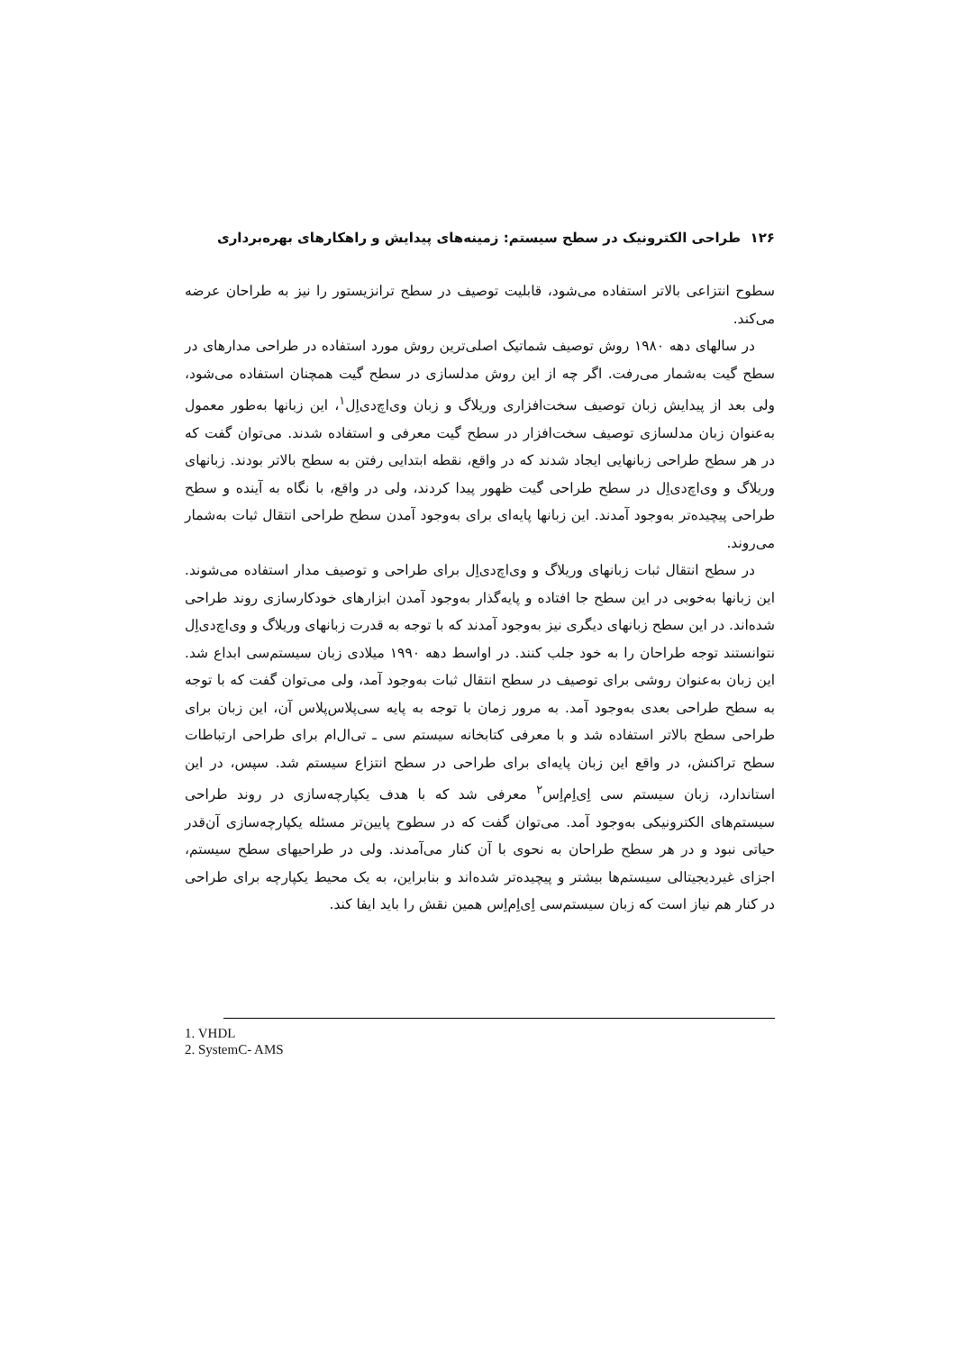۱۲۶ طراحی الکترونیک در سطح سیستم: زمینه‌های پیدایش و راهکارهای بهره‌برداری
سطوح انتزاعی بالاتر استفاده می‌شود، قابلیت توصیف در سطح ترانزیستور را نیز به طراحان عرضه می‌کند.
در سالهای دهه ۱۹۸۰ روش توصیف شماتیک اصلی‌ترین روش مورد استفاده در طراحی مدارهای در سطح گیت به‌شمار می‌رفت. اگر چه از این روش مدلسازی در سطح گیت همچنان استفاده می‌شود، ولی بعد از پیدایش زبان توصیف سخت‌افزاری وریلاگ و زبان وی‌اچ‌دی‌اِل<sup>۱</sup>، این زبانها به‌طور معمول به‌عنوان زبان مدلسازی توصیف سخت‌افزار در سطح گیت معرفی و استفاده شدند. می‌توان گفت که در هر سطح طراحی زبانهایی ایجاد شدند که در واقع، نقطه ابتدایی رفتن به سطح بالاتر بودند. زبانهای وریلاگ و وی‌اچ‌دی‌اِل در سطح طراحی گیت ظهور پیدا کردند، ولی در واقع، با نگاه به آینده و سطح طراحی پیچیده‌تر به‌وجود آمدند. این زبانها پایه‌ای برای به‌وجود آمدن سطح طراحی انتقال ثبات به‌شمار می‌روند.
در سطح انتقال ثبات زبانهای وریلاگ و وی‌اچ‌دی‌اِل برای طراحی و توصیف مدار استفاده می‌شوند. این زبانها به‌خوبی در این سطح جا افتاده و پایه‌گذار به‌وجود آمدن ابزارهای خودکارسازی روند طراحی شده‌اند. در این سطح زبانهای دیگری نیز به‌وجود آمدند که با توجه به قدرت زبانهای وریلاگ و وی‌اچ‌دی‌اِل نتوانستند توجه طراحان را به خود جلب کنند. در اواسط دهه ۱۹۹۰ میلادی زبان سیستم‌سی ابداع شد. این زبان به‌عنوان روشی برای توصیف در سطح انتقال ثبات به‌وجود آمد، ولی می‌توان گفت که با توجه به سطح طراحی بعدی به‌وجود آمد. به مرور زمان با توجه به پایه سی‌پلاس‌پلاس آن، این زبان برای طراحی سطح بالاتر استفاده شد و با معرفی کتابخانه سیستم سی ـ تی‌ال‌ام برای طراحی ارتباطات سطح تراکنش، در واقع این زبان پایه‌ای برای طراحی در سطح انتزاع سیستم شد. سپس، در این استاندارد، زبان سیستم سی اِی‌اِم‌اِس<sup>۲</sup> معرفی شد که با هدف یکپارچه‌سازی در روند طراحی سیستم‌های الکترونیکی به‌وجود آمد. می‌توان گفت که در سطوح پایین‌تر مسئله یکپارچه‌سازی آن‌قدر حیاتی نبود و در هر سطح طراحان به نحوی با آن کنار می‌آمدند. ولی در طراحیهای سطح سیستم، اجزای غیردیجیتالی سیستم‌ها بیشتر و پیچیده‌تر شده‌اند و بنابراین، به یک محیط یکپارچه برای طراحی در کنار هم نیاز است که زبان سیستم‌سی اِی‌اِم‌اِس همین نقش را باید ایفا کند.
1. VHDL
2. SystemC- AMS